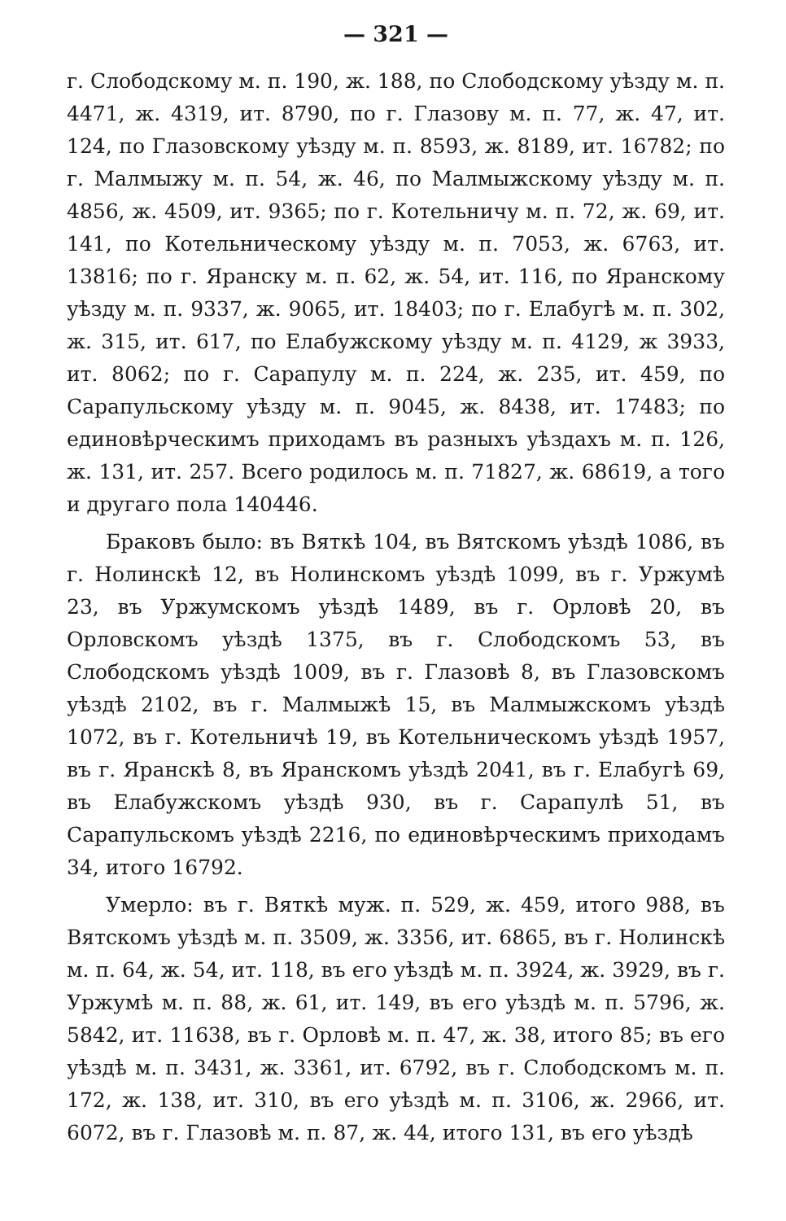— 321 —
г. Слободскому м. п. 190, ж. 188, по Слободскому уѣзду м. п. 4471, ж. 4319, ит. 8790, по г. Глазову м. п. 77, ж. 47, ит. 124, по Глазовскому уѣзду м. п. 8593, ж. 8189, ит. 16782; по г. Малмыжу м. п. 54, ж. 46, по Малмыжскому уѣзду м. п. 4856, ж. 4509, ит. 9365; по г. Котельничу м. п. 72, ж. 69, ит. 141, по Котельническому уѣзду м. п. 7053, ж. 6763, ит. 13816; по г. Яранску м. п. 62, ж. 54, ит. 116, по Яранскому уѣзду м. п. 9337, ж. 9065, ит. 18403; по г. Елабугѣ м. п. 302, ж. 315, ит. 617, по Елабужскому уѣзду м. п. 4129, ж 3933, ит. 8062; по г. Сарапулу м. п. 224, ж. 235, ит. 459, по Сарапульскому уѣзду м. п. 9045, ж. 8438, ит. 17483; по единовѣрческимъ приходамъ въ разныхъ уѣздахъ м. п. 126, ж. 131, ит. 257. Всего родилось м. п. 71827, ж. 68619, а того и другаго пола 140446.
Браковъ было: въ Вяткѣ 104, въ Вятскомъ уѣздѣ 1086, въ г. Нолинскѣ 12, въ Нолинскомъ уѣздѣ 1099, въ г. Уржумѣ 23, въ Уржумскомъ уѣздѣ 1489, въ г. Орловѣ 20, въ Орловскомъ уѣздѣ 1375, въ г. Слободскомъ 53, въ Слободскомъ уѣздѣ 1009, въ г. Глазовѣ 8, въ Глазовскомъ уѣздѣ 2102, въ г. Малмыжѣ 15, въ Малмыжскомъ уѣздѣ 1072, въ г. Котельничѣ 19, въ Котельническомъ уѣздѣ 1957, въ г. Яранскѣ 8, въ Яранскомъ уѣздѣ 2041, въ г. Елабугѣ 69, въ Елабужскомъ уѣздѣ 930, въ г. Сарапулѣ 51, въ Сарапульскомъ уѣздѣ 2216, по единовѣрческимъ приходамъ 34, итого 16792.
Умерло: въ г. Вяткѣ муж. п. 529, ж. 459, итого 988, въ Вятскомъ уѣздѣ м. п. 3509, ж. 3356, ит. 6865, въ г. Нолинскѣ м. п. 64, ж. 54, ит. 118, въ его уѣздѣ м. п. 3924, ж. 3929, въ г. Уржумѣ м. п. 88, ж. 61, ит. 149, въ его уѣздѣ м. п. 5796, ж. 5842, ит. 11638, въ г. Орловѣ м. п. 47, ж. 38, итого 85; въ его уѣздѣ м. п. 3431, ж. 3361, ит. 6792, въ г. Слободскомъ м. п. 172, ж. 138, ит. 310, въ его уѣздѣ м. п. 3106, ж. 2966, ит. 6072, въ г. Глазовѣ м. п. 87, ж. 44, итого 131, въ его уѣздѣ